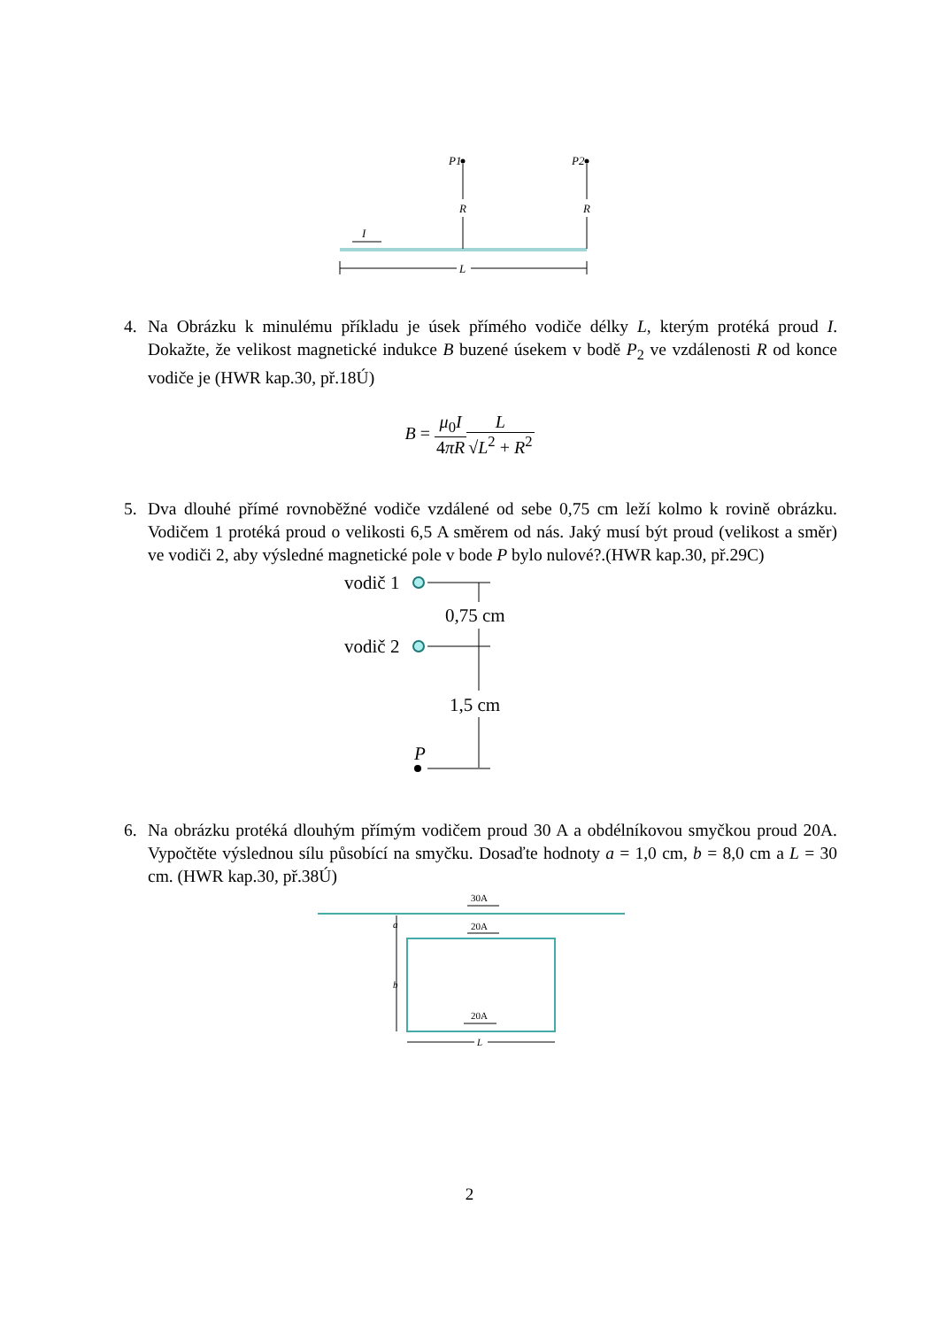I
P1
R
P2
R
L
4. Na Obrázku k minulému příkladu je úsek přímého vodiče délky L, kterým protéká proud I. Dokažte, že velikost magnetické indukce B buzené úsekem v bodě P<sub>2</sub> ve vzdálenosti R od konce vodiče je (HWR kap.30, př.18Ú)
B = μ<sub>0</sub>I 4πR L √L<sup>2</sup> + R<sup>2</sup>
5. Dva dlouhé přímé rovnoběžné vodiče vzdálené od sebe 0,75 cm leží kolmo k rovině obrázku. Vodičem 1 protéká proud o velikosti 6,5 A směrem od nás. Jaký musí být proud (velikost a směr) ve vodiči 2, aby výsledné magnetické pole v bode P bylo nulové?.(HWR kap.30, př.29C)
vodič 1
0,75 cm
vodič 2
1,5 cm
P
6. Na obrázku protéká dlouhým přímým vodičem proud 30 A a obdélníkovou smyčkou proud 20A. Vypočtěte výslednou sílu působící na smyčku. Dosaďte hodnoty a = 1,0 cm, b = 8,0 cm a L = 30 cm. (HWR kap.30, př.38Ú)
30A
20A
20A
a
b
L
2